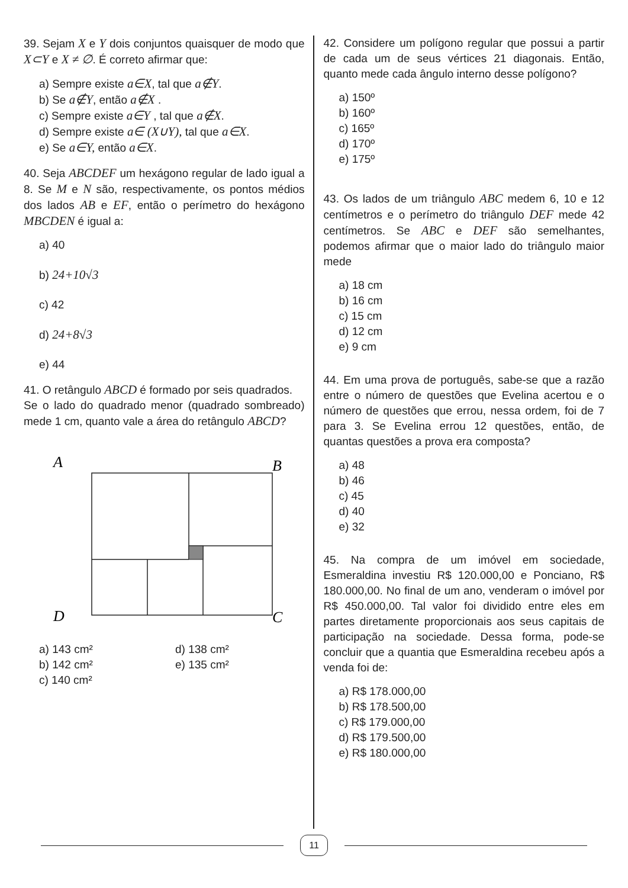39. Sejam X e Y dois conjuntos quaisquer de modo que X⊂Y e X ≠ ∅. É correto afirmar que:
a) Sempre existe a∈X, tal que a∉Y.
b) Se a∉Y, então a∉X .
c) Sempre existe a∈Y , tal que a∉X.
d) Sempre existe a∈ (X∪Y), tal que a∈X.
e) Se a∈Y, então a∈X.
40. Seja ABCDEF um hexágono regular de lado igual a 8. Se M e N são, respectivamente, os pontos médios dos lados AB e EF, então o perímetro do hexágono MBCDEN é igual a:
a) 40
b) 24+10√3
c) 42
d) 24+8√3
e) 44
41. O retângulo ABCD é formado por seis quadrados.
Se o lado do quadrado menor (quadrado sombreado) mede 1 cm, quanto vale a área do retângulo ABCD?
A
B
D
C
a) 143 cm²
b) 142 cm²
c) 140 cm²
d) 138 cm²
e) 135 cm²
42. Considere um polígono regular que possui a partir de cada um de seus vértices 21 diagonais. Então, quanto mede cada ângulo interno desse polígono?
a) 150º
b) 160º
c) 165º
d) 170º
e) 175º
43. Os lados de um triângulo ABC medem 6, 10 e 12 centímetros e o perímetro do triângulo DEF mede 42 centímetros. Se ABC e DEF são semelhantes, podemos afirmar que o maior lado do triângulo maior mede
a) 18 cm
b) 16 cm
c) 15 cm
d) 12 cm
e) 9 cm
44. Em uma prova de português, sabe-se que a razão entre o número de questões que Evelina acertou e o número de questões que errou, nessa ordem, foi de 7 para 3. Se Evelina errou 12 questões, então, de quantas questões a prova era composta?
a) 48
b) 46
c) 45
d) 40
e) 32
45. Na compra de um imóvel em sociedade, Esmeraldina investiu R$ 120.000,00 e Ponciano, R$ 180.000,00. No final de um ano, venderam o imóvel por R$ 450.000,00. Tal valor foi dividido entre eles em partes diretamente proporcionais aos seus capitais de participação na sociedade. Dessa forma, pode-se concluir que a quantia que Esmeraldina recebeu após a venda foi de:
a) R$ 178.000,00
b) R$ 178.500,00
c) R$ 179.000,00
d) R$ 179.500,00
e) R$ 180.000,00
11